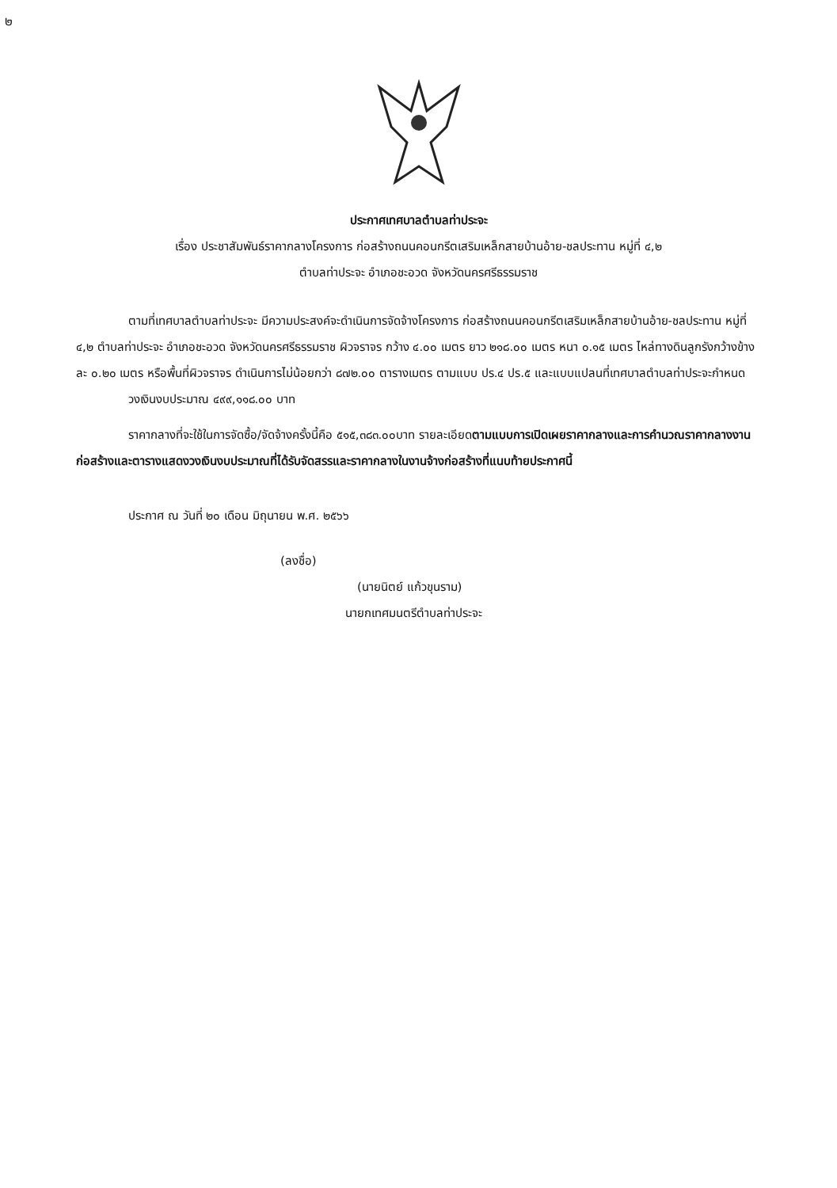๒
ประกาศเทศบาลตำบลท่าประจะ
เรื่อง ประชาสัมพันธ์ราคากลางโครงการ ก่อสร้างถนนคอนกรีตเสริมเหล็กสายบ้านอ้าย-ชลประทาน หมู่ที่ ๔,๒
ตำบลท่าประจะ อำเภอชะอวด จังหวัดนครศรีธรรมราช
ตามที่เทศบาลตำบลท่าประจะ มีความประสงค์จะดำเนินการจัดจ้างโครงการ ก่อสร้างถนนคอนกรีตเสริมเหล็กสายบ้านอ้าย-ชลประทาน หมู่ที่ ๔,๒ ตำบลท่าประจะ อำเภอชะอวด จังหวัดนครศรีธรรมราช ผิวจราจร กว้าง ๔.๐๐ เมตร ยาว ๒๑๘.๐๐ เมตร หนา ๐.๑๕ เมตร ไหล่ทางดินลูกรังกว้างข้างละ ๐.๒๐ เมตร หรือพื้นที่ผิวจราจร ดำเนินการไม่น้อยกว่า ๘๗๒.๐๐ ตารางเมตร ตามแบบ ปร.๔ ปร.๕ และแบบแปลนที่เทศบาลตำบลท่าประจะกำหนด
วงเงินงบประมาณ ๔๙๙,๑๑๘.๐๐ บาท
ราคากลางที่จะใช้ในการจัดซื้อ/จัดจ้างครั้งนี้คือ ๕๑๕,๓๘๓.๐๐บาท รายละเอียดตามแบบการเปิดเผยราคากลางและการคำนวณราคากลางงานก่อสร้างและตารางแสดงวงเงินงบประมาณที่ได้รับจัดสรรและราคากลางในงานจ้างก่อสร้างที่แนบท้ายประกาศนี้
ประกาศ ณ วันที่ ๒๐ เดือน มิถุนายน พ.ศ. ๒๕๖๖
(ลงชื่อ)
(นายนิตย์ แก้วขุนราม)
นายกเทศมนตรีตำบลท่าประจะ